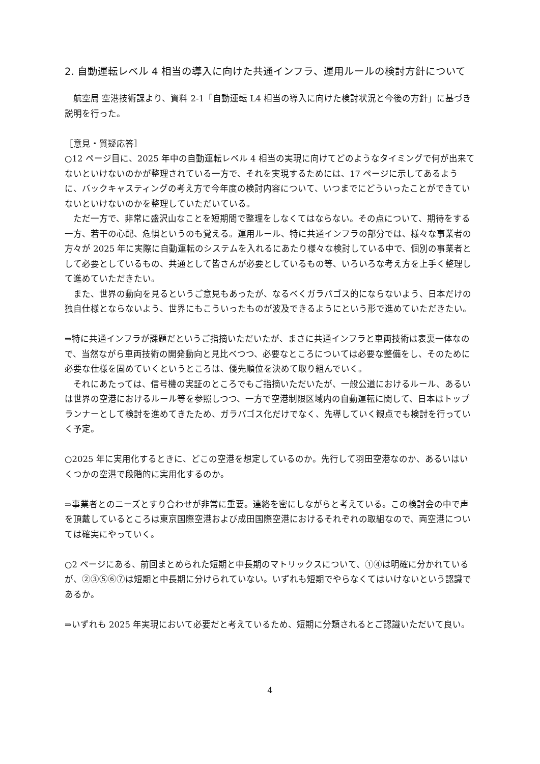2. 自動運転レベル 4 相当の導入に向けた共通インフラ、運用ルールの検討方針について
　航空局 空港技術課より、資料 2-1「自動運転 L4 相当の導入に向けた検討状況と今後の方針」に基づき説明を行った。
［意見・質疑応答］
○12 ページ目に、2025 年中の自動運転レベル 4 相当の実現に向けてどのようなタイミングで何が出来てないといけないのかが整理されている一方で、それを実現するためには、17 ページに示してあるように、バックキャスティングの考え方で今年度の検討内容について、いつまでにどういったことができていないといけないのかを整理していただいている。
　ただ一方で、非常に盛沢山なことを短期間で整理をしなくてはならない。その点について、期待をする一方、若干の心配、危惧というのも覚える。運用ルール、特に共通インフラの部分では、様々な事業者の方々が 2025 年に実際に自動運転のシステムを入れるにあたり様々な検討している中で、個別の事業者として必要としているもの、共通として皆さんが必要としているもの等、いろいろな考え方を上手く整理して進めていただきたい。
　また、世界の動向を見るというご意見もあったが、なるべくガラパゴス的にならないよう、日本だけの独自仕様とならないよう、世界にもこういったものが波及できるようにという形で進めていただきたい。
⇒特に共通インフラが課題だというご指摘いただいたが、まさに共通インフラと車両技術は表裏一体なので、当然ながら車両技術の開発動向と見比べつつ、必要なところについては必要な整備をし、そのために必要な仕様を固めていくというところは、優先順位を決めて取り組んでいく。
　それにあたっては、信号機の実証のところでもご指摘いただいたが、一般公道におけるルール、あるいは世界の空港におけるルール等を参照しつつ、一方で空港制限区域内の自動運転に関して、日本はトップランナーとして検討を進めてきたため、ガラパゴス化だけでなく、先導していく観点でも検討を行っていく予定。
○2025 年に実用化するときに、どこの空港を想定しているのか。先行して羽田空港なのか、あるいはいくつかの空港で段階的に実用化するのか。
⇒事業者とのニーズとすり合わせが非常に重要。連絡を密にしながらと考えている。この検討会の中で声を頂戴しているところは東京国際空港および成田国際空港におけるそれぞれの取組なので、両空港については確実にやっていく。
○2 ページにある、前回まとめられた短期と中長期のマトリックスについて、①④は明確に分かれているが、②③⑤⑥⑦は短期と中長期に分けられていない。いずれも短期でやらなくてはいけないという認識であるか。
⇒いずれも 2025 年実現において必要だと考えているため、短期に分類されるとご認識いただいて良い。
4